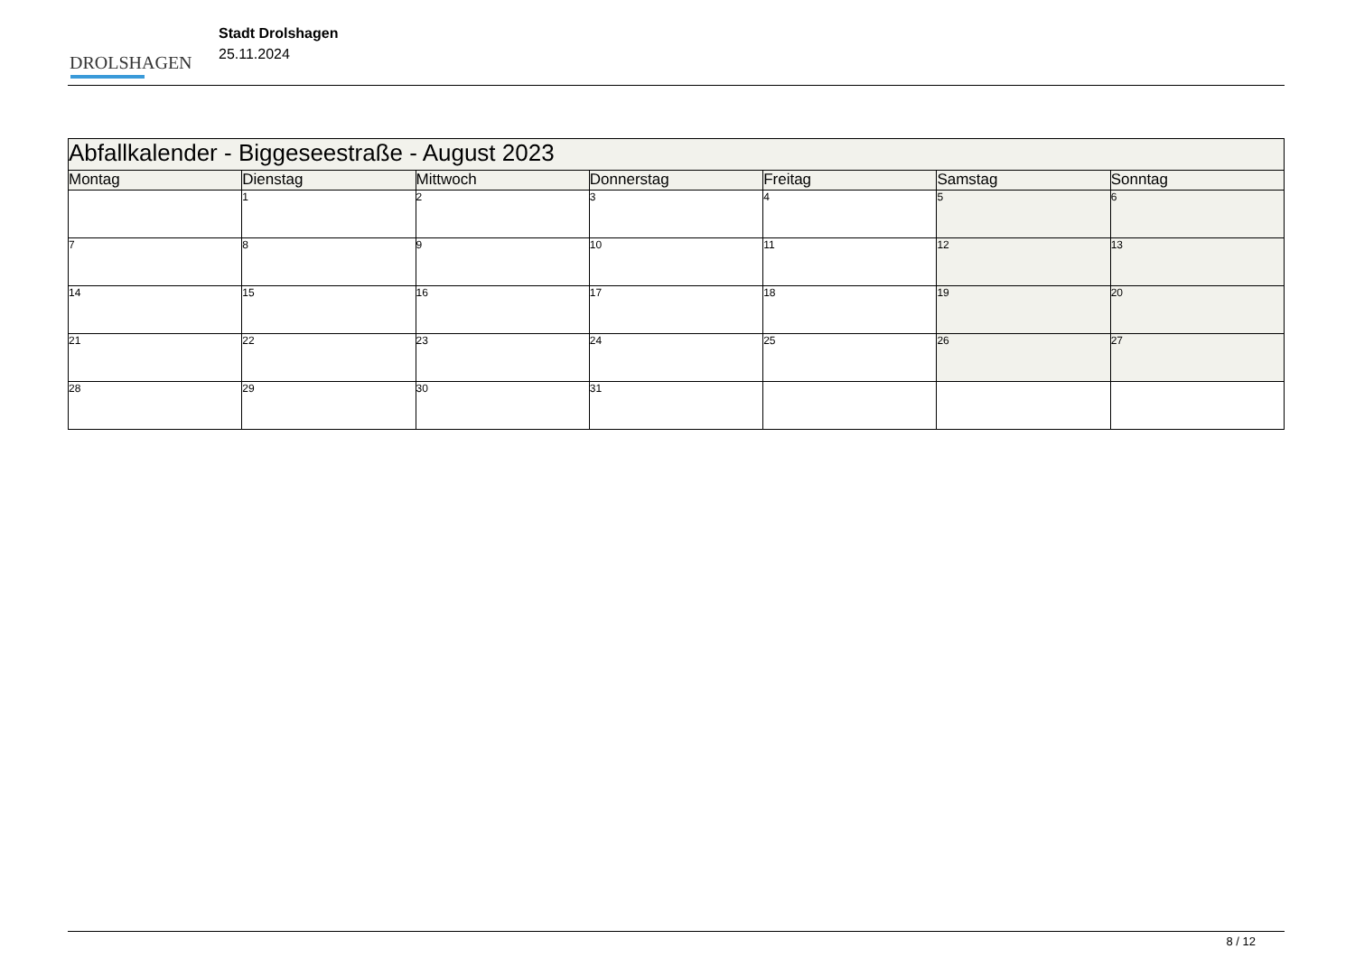DROLSHAGEN
Stadt Drolshagen
25.11.2024
| Abfallkalender - Biggeseestraße - August 2023 | | | | | | |
| Montag | Dienstag | Mittwoch | Donnerstag | Freitag | Samstag | Sonntag |
| | 1 | 2 | 3 | 4 | 5 | 6 |
| 7 | 8 | 9 | 10 | 11 | 12 | 13 |
| 14 | 15 | 16 | 17 | 18 | 19 | 20 |
| 21 | 22 | 23 | 24 | 25 | 26 | 27 |
| 28 | 29 | 30 | 31 | | | |
8 / 12